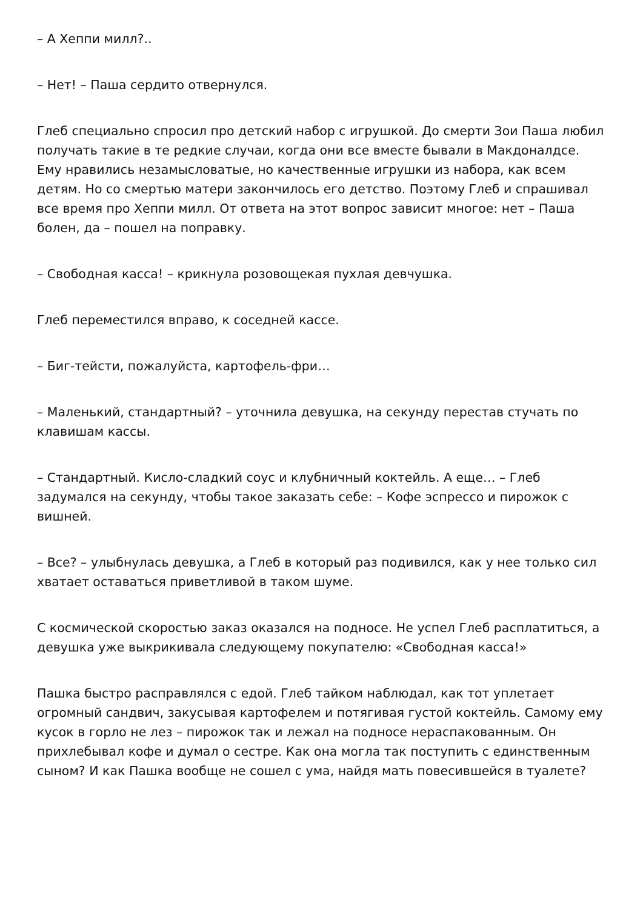– А Хеппи милл?..
– Нет! – Паша сердито отвернулся.
Глеб специально спросил про детский набор с игрушкой. До смерти Зои Паша любил получать такие в те редкие случаи, когда они все вместе бывали в Макдоналдсе. Ему нравились незамысловатые, но качественные игрушки из набора, как всем детям. Но со смертью матери закончилось его детство. Поэтому Глеб и спрашивал все время про Хеппи милл. От ответа на этот вопрос зависит многое: нет – Паша болен, да – пошел на поправку.
– Свободная касса! – крикнула розовощекая пухлая девчушка.
Глеб переместился вправо, к соседней кассе.
– Биг-тейсти, пожалуйста, картофель-фри…
– Маленький, стандартный? – уточнила девушка, на секунду перестав стучать по клавишам кассы.
– Стандартный. Кисло-сладкий соус и клубничный коктейль. А еще… – Глеб задумался на секунду, чтобы такое заказать себе: – Кофе эспрессо и пирожок с вишней.
– Все? – улыбнулась девушка, а Глеб в который раз подивился, как у нее только сил хватает оставаться приветливой в таком шуме.
С космической скоростью заказ оказался на подносе. Не успел Глеб расплатиться, а девушка уже выкрикивала следующему покупателю: «Свободная касса!»
Пашка быстро расправлялся с едой. Глеб тайком наблюдал, как тот уплетает огромный сандвич, закусывая картофелем и потягивая густой коктейль. Самому ему кусок в горло не лез – пирожок так и лежал на подносе нераспакованным. Он прихлебывал кофе и думал о сестре. Как она могла так поступить с единственным сыном? И как Пашка вообще не сошел с ума, найдя мать повесившейся в туалете?